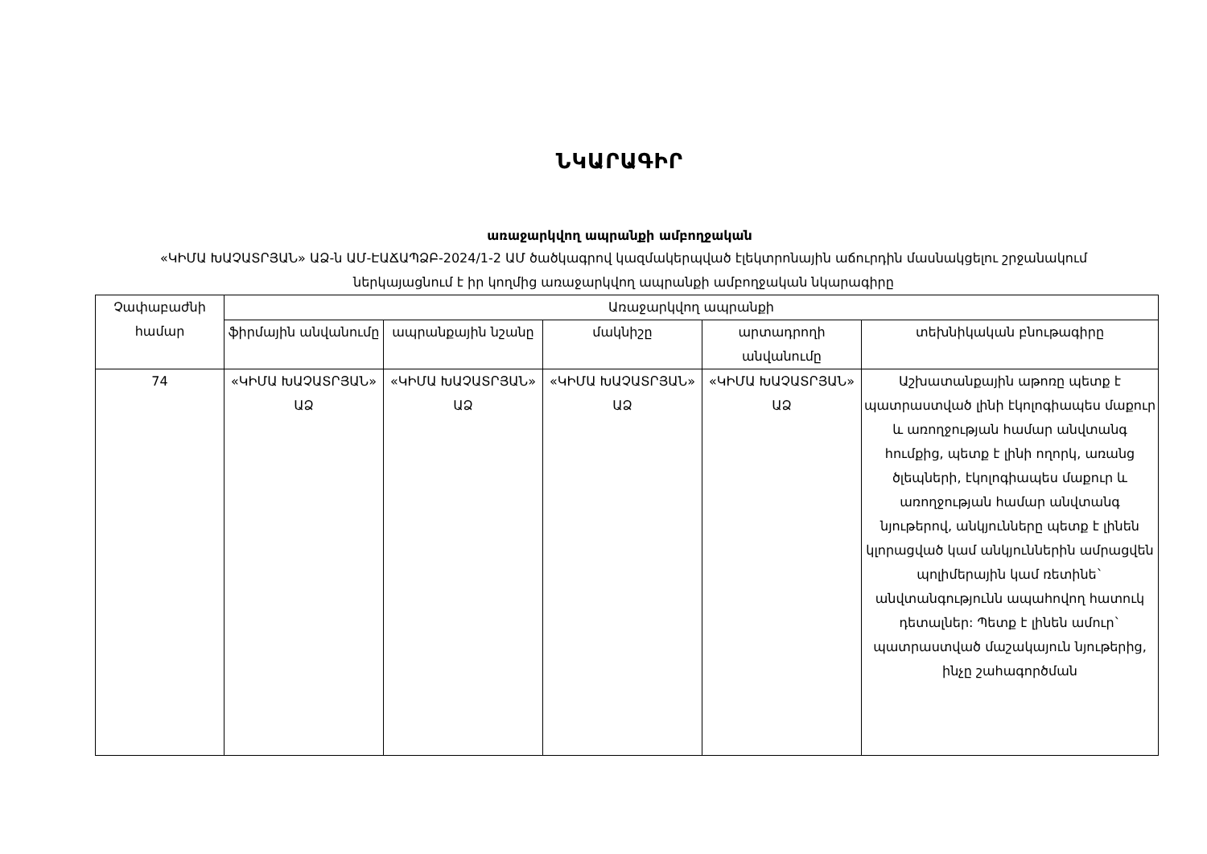ՆԿԱՐԱԳԻՐ
առաջարկվող ապրանքի ամբողջական
«ԿԻՄԱ ԽԱՉԱՏՐՅԱՆ» ԱՁ-ն ԱՄ-ԷԱՃԱՊՁԲ-2024/1-2 ԱՄ ծածկագրով կազմակերպված էլեկտրոնային աճուրդին մասնակցելու շրջանակում ներկայացնում է իր կողմից առաջարկվող ապրանքի ամբողջական նկարագիրը
| Չափաբաժնի համար | Առաջարկվող ապրանքի | | | | |
| --- | --- | --- | --- | --- | --- |
| | ֆիրմային անվանումը | ապրանքային նշանը | մակնիշը | արտադրողի անվանումը | տեխնիկական բնութագիրը |
| 74 | «ԿԻՄԱ ԽԱՉԱՏՐՅԱՆ» ԱՁ | «ԿԻՄԱ ԽԱՉԱՏՐՅԱՆ» ԱՁ | «ԿԻՄԱ ԽԱՉԱՏՐՅԱՆ» ԱՁ | «ԿԻՄԱ ԽԱՉԱՏՐՅԱՆ» ԱՁ | Աշխատանքային աթոռը պետք է պատրաստված լինի էկոլոգիապես մաքուր և առողջության համար անվտանգ հումքից, պետք է լինի ողորկ, առանց ծլեպների, էկոլոգիապես մաքուր և առողջության համար անվտանգ նյութերով, անկյունները պետք է լինեն կլորացված կամ անկյուններին ամրացվեն պոլիմերային կամ ռետինե` անվտանգությունն ապահովող հատուկ դետալներ: Պետք է լինեն ամուր` պատրաստված մաշակայուն նյութերից, ինչը շահագործման |